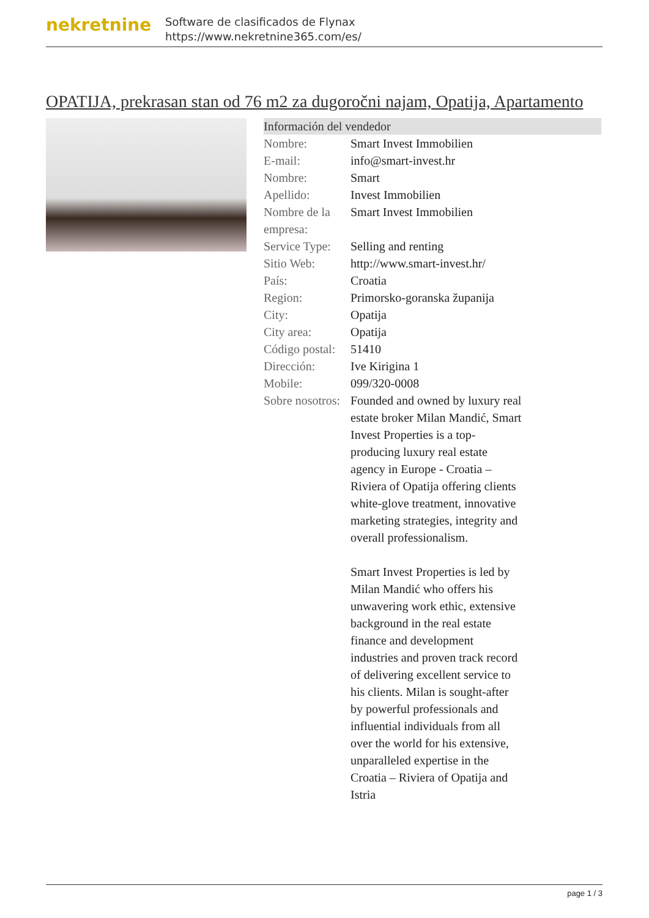nekretnine
Software de clasificados de Flynax
https://www.nekretnine365.com/es/
OPATIJA, prekrasan stan od 76 m2 za dugoročni najam, Opatija, Apartamento
| Información del vendedor | | |
| --- | --- | --- |
| Nombre: | Smart Invest Immobilien | |
| E-mail: | info@smart-invest.hr | |
| Nombre: | Smart | |
| Apellido: | Invest Immobilien | |
| Nombre de la empresa: | Smart Invest Immobilien | |
| Service Type: | Selling and renting | |
| Sitio Web: | http://www.smart-invest.hr/ | |
| País: | Croatia | |
| Region: | Primorsko-goranska županija | |
| City: | Opatija | |
| City area: | Opatija | |
| Código postal: | 51410 | |
| Dirección: | Ive Kirigina 1 | |
| Mobile: | 099/320-0008 | |
| Sobre nosotros: | Founded and owned by luxury real estate broker Milan Mandić, Smart Invest Properties is a top-producing luxury real estate agency in Europe - Croatia – Riviera of Opatija offering clients white-glove treatment, innovative marketing strategies, integrity and overall professionalism. Smart Invest Properties is led by Milan Mandić who offers his unwavering work ethic, extensive background in the real estate finance and development industries and proven track record of delivering excellent service to his clients. Milan is sought-after by powerful professionals and influential individuals from all over the world for his extensive, unparalleled expertise in the Croatia – Riviera of Opatija and Istria | |
page 1 / 3